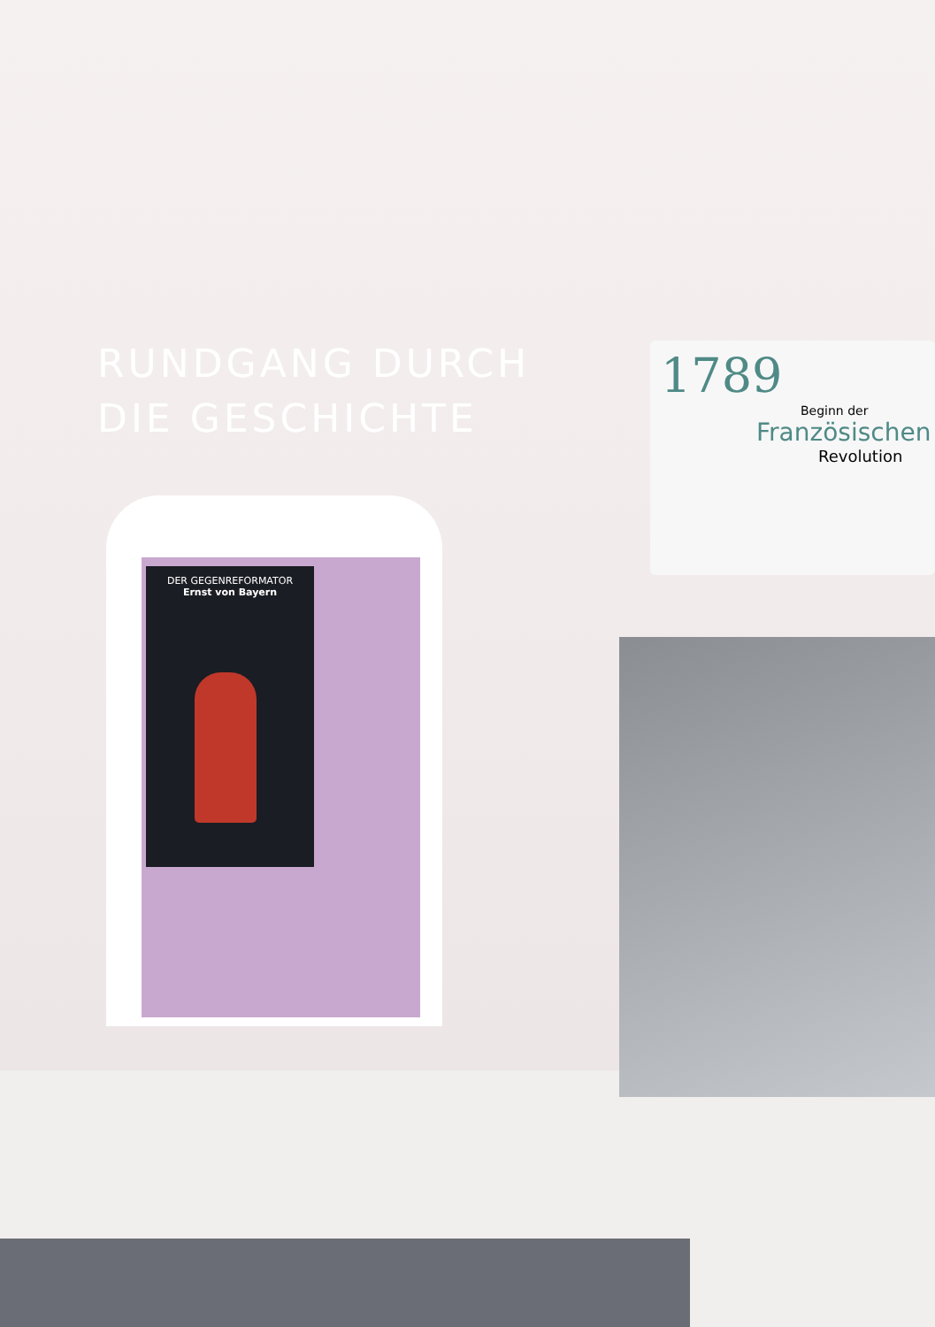DER GEGENREFORMATOR
Ernst von Bayern
RUNDGANG DURCH
DIE GESCHICHTE
1789
Beginn der
Französischen
Revolution